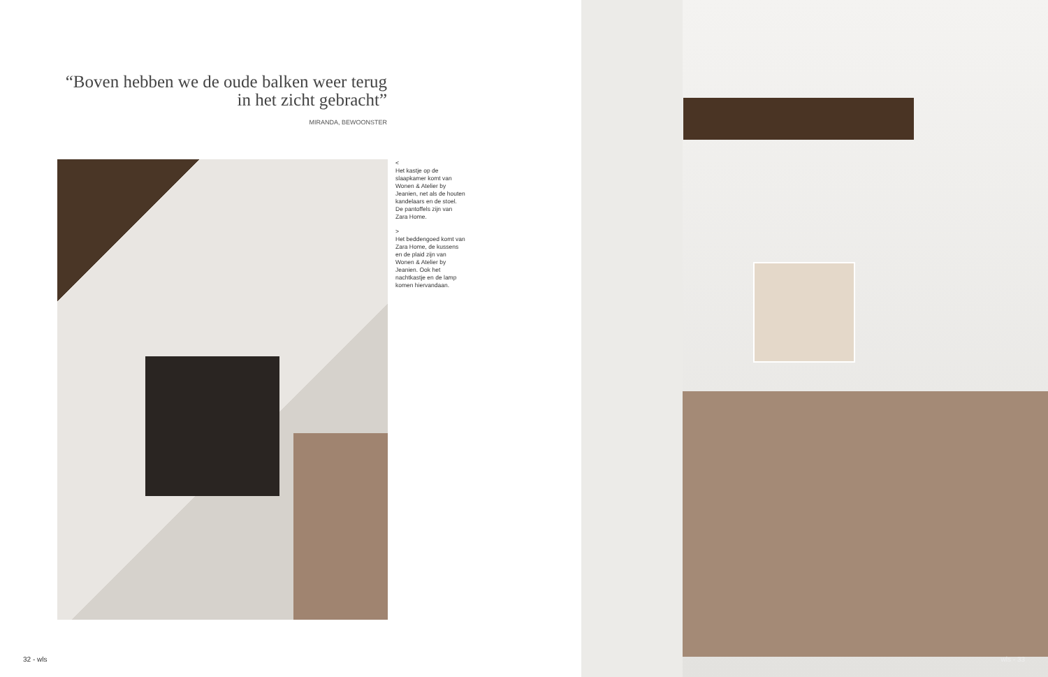“Boven hebben we de oude balken weer terug in het zicht gebracht”
MIRANDA, BEWOONSTER
<
Het kastje op de slaapkamer komt van Wonen & Atelier by Jeanien, net als de houten kandelaars en de stoel. De pantoffels zijn van Zara Home.
>
Het beddengoed komt van Zara Home, de kussens en de plaid zijn van Wonen & Atelier by Jeanien. Ook het nachtkastje en de lamp komen hiervandaan.
32 - wls
wls - 33